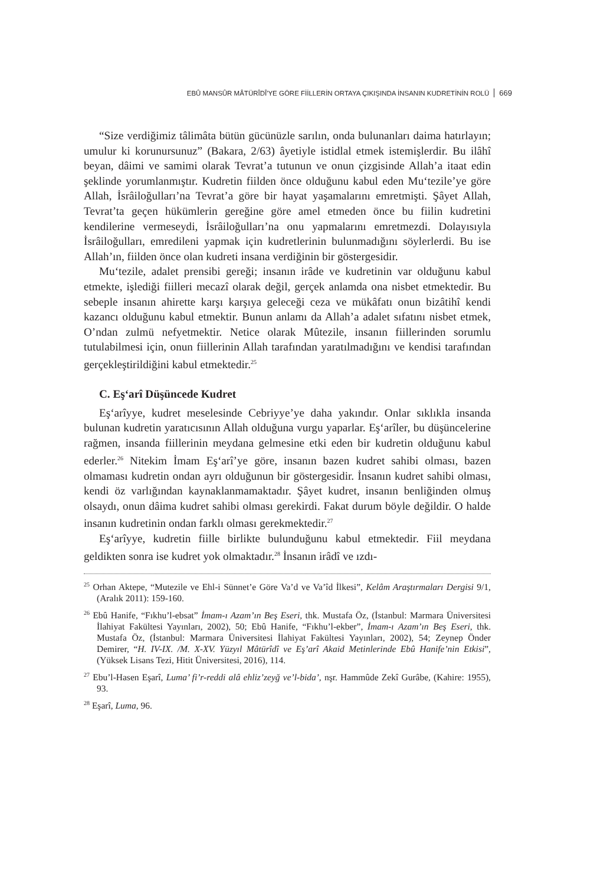EBÛ MANSÛR MÂTÜRÎDÎ'YE GÖRE FİİLLERİN ORTAYA ÇIKIŞINDA İNSANIN KUDRETİNİN ROLÜ 669
“Size verdiğimiz tâlimâta bütün gücünüzle sarılın, onda bulunanları daima hatırlayın; umulur ki korunursunuz” (Bakara, 2/63) âyetiyle istidlal etmek istemişlerdir. Bu ilâhî beyan, dâimi ve samimi olarak Tevrat’a tutunun ve onun çizgisinde Allah’a itaat edin şeklinde yorumlanmıştır. Kudretin fiilden önce olduğunu kabul eden Mu‘tezile’ye göre Allah, İsrâiloğulları’na Tevrat’a göre bir hayat yaşamalarını emretmişti. Şâyet Allah, Tevrat’ta geçen hükümlerin gereğine göre amel etmeden önce bu fiilin kudretini kendilerine vermeseydi, İsrâiloğulları’na onu yapmalarını emretmezdi. Dolayısıyla İsrâiloğulları, emredileni yapmak için kudretlerinin bulunmadığını söylerlerdi. Bu ise Allah’ın, fiilden önce olan kudreti insana verdiğinin bir göstergesidir.
Mu‘tezile, adalet prensibi gereği; insanın irâde ve kudretinin var olduğunu kabul etmekte, işlediği fiilleri mecazî olarak değil, gerçek anlamda ona nisbet etmektedir. Bu sebeple insanın ahirette karşı karşıya geleceği ceza ve mükâfatı onun bizâtihî kendi kazancı olduğunu kabul etmektir. Bunun anlamı da Allah’a adalet sıfatını nisbet etmek, O’ndan zulmü nefyetmektir. Netice olarak Mûtezile, insanın fiillerinden sorumlu tutulabilmesi için, onun fiillerinin Allah tarafından yaratılmadığını ve kendisi tarafından gerçekleştirildiğini kabul etmektedir.<sup>25</sup>
C. Eş‘arî Düşüncede Kudret
Eş‘arîyye, kudret meselesinde Cebriyye’ye daha yakındır. Onlar sıklıkla insanda bulunan kudretin yaratıcısının Allah olduğuna vurgu yaparlar. Eş‘arîler, bu düşüncelerine rağmen, insanda fiillerinin meydana gelmesine etki eden bir kudretin olduğunu kabul ederler.<sup>26</sup> Nitekim İmam Eş‘arî’ye göre, insanın bazen kudret sahibi olması, bazen olmaması kudretin ondan ayrı olduğunun bir göstergesidir. İnsanın kudret sahibi olması, kendi öz varlığından kaynaklanmamaktadır. Şâyet kudret, insanın benliğinden olmuş olsaydı, onun dâima kudret sahibi olması gerekirdi. Fakat durum böyle değildir. O halde insanın kudretinin ondan farklı olması gerekmektedir.<sup>27</sup>
Eş‘arîyye, kudretin fiille birlikte bulunduğunu kabul etmektedir. Fiil meydana geldikten sonra ise kudret yok olmaktadır.<sup>28</sup> İnsanın irâdî ve ızdı-
<sup>25</sup> Orhan Aktepe, “Mutezile ve Ehl-i Sünnet’e Göre Va’d ve Va’îd İlkesi”, Kelâm Araştırmaları Dergisi 9/1, (Aralık 2011): 159-160.
<sup>26</sup> Ebû Hanife, “Fıkhu’l-ebsat” İmam-ı Azam’ın Beş Eseri, thk. Mustafa Öz, (İstanbul: Marmara Üniversitesi İlahiyat Fakültesi Yayınları, 2002), 50; Ebû Hanife, “Fıkhu’l-ekber”, İmam-ı Azam’ın Beş Eseri, thk. Mustafa Öz, (İstanbul: Marmara Üniversitesi İlahiyat Fakültesi Yayınları, 2002), 54; Zeynep Önder Demirer, “H. IV-IX. /M. X-XV. Yüzyıl Mâtürîdî ve Eş’arî Akaid Metinlerinde Ebû Hanife’nin Etkisi”, (Yüksek Lisans Tezi, Hitit Üniversitesi, 2016), 114.
<sup>27</sup> Ebu’l-Hasen Eşarî, Luma’ fi’r-reddi alâ ehliz’zeyğ ve’l-bida’, nşr. Hammûde Zekî Gurâbe, (Kahire: 1955), 93.
<sup>28</sup> Eşarî, Luma, 96.